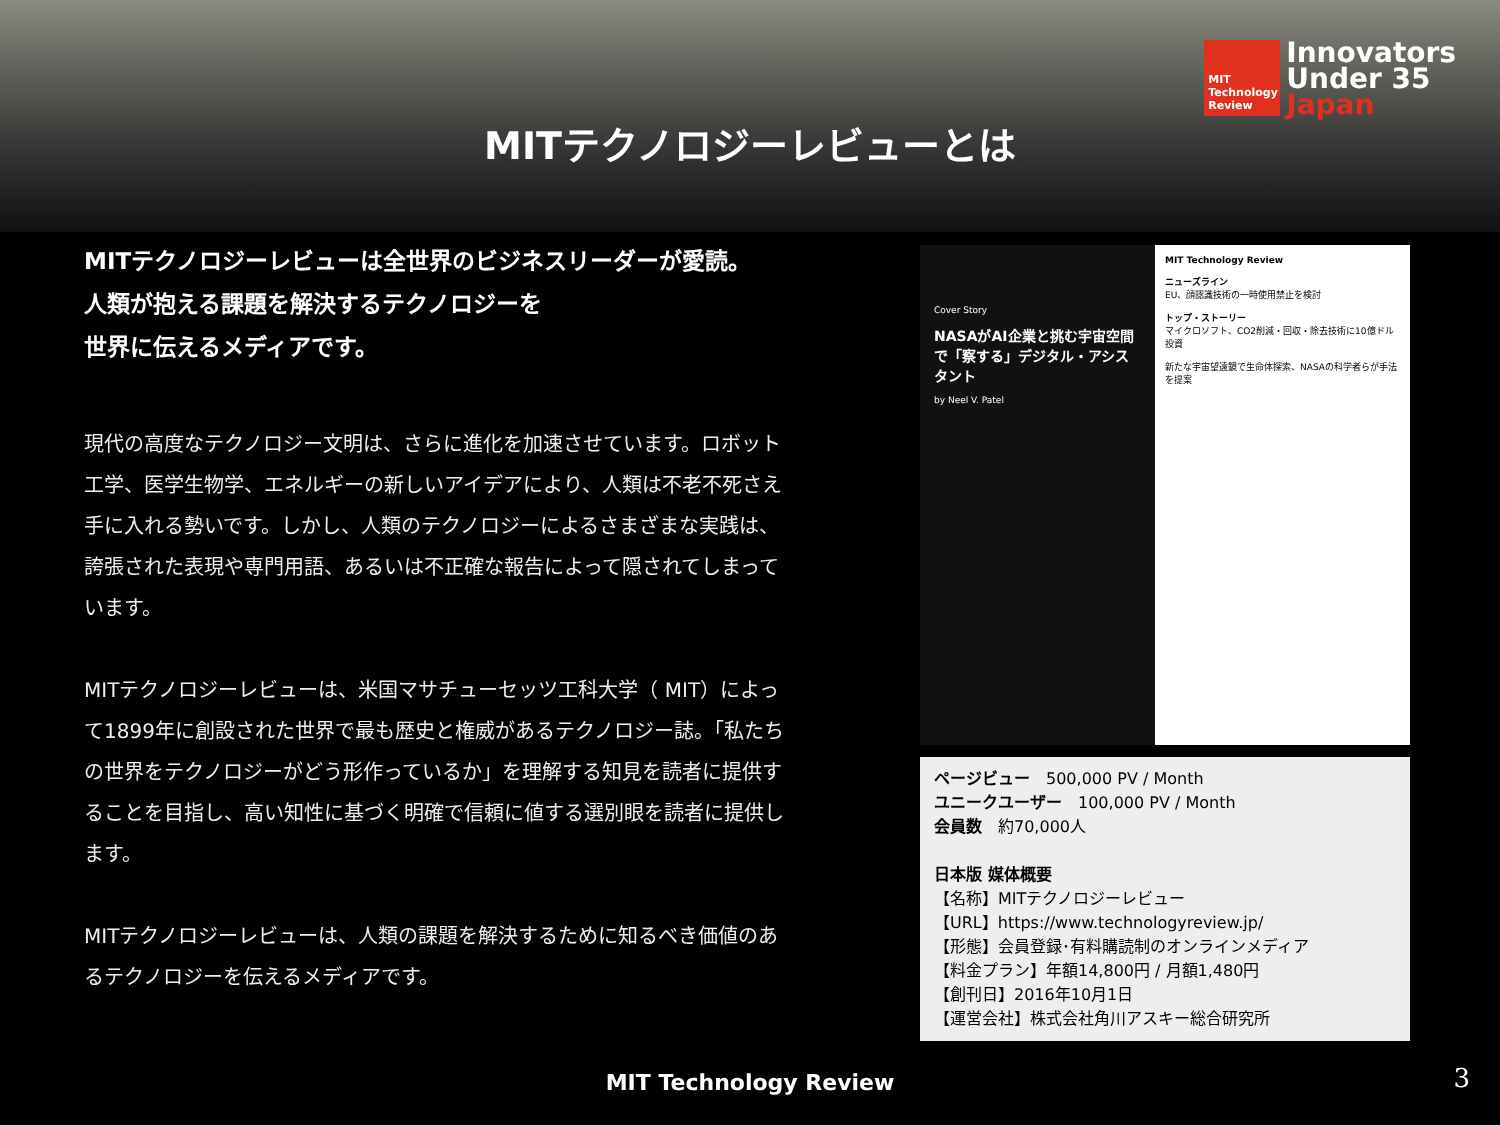MIT Technology Review
Innovators
Under 35
Japan
MITテクノロジーレビューとは
MITテクノロジーレビューは全世界のビジネスリーダーが愛読。
人類が抱える課題を解決するテクノロジーを
世界に伝えるメディアです。
現代の高度なテクノロジー文明は、さらに進化を加速させています。ロボット工学、医学生物学、エネルギーの新しいアイデアにより、人類は不老不死さえ手に入れる勢いです。しかし、人類のテクノロジーによるさまざまな実践は、誇張された表現や専門用語、あるいは不正確な報告によって隠されてしまっています。
MITテクノロジーレビューは、米国マサチューセッツ工科大学（ MIT）によって1899年に創設された世界で最も歴史と権威があるテクノロジー誌。「私たちの世界をテクノロジーがどう形作っているか」を理解する知見を読者に提供することを目指し、高い知性に基づく明確で信頼に値する選別眼を読者に提供します。
MITテクノロジーレビューは、人類の課題を解決するために知るべき価値のあるテクノロジーを伝えるメディアです。
Cover Story
NASAがAI企業と挑む宇宙空間で「察する」デジタル・アシスタント
by Neel V. Patel
MIT Technology Review
ニューズライン
EU、顔認識技術の一時使用禁止を検討
トップ・ストーリー
マイクロソフト、CO2削減・回収・除去技術に10億ドル投資
新たな宇宙望遠鏡で生命体探索、NASAの科学者らが手法を提案
ページビュー　500,000 PV / Month
ユニークユーザー　100,000 PV / Month
会員数　約70,000人
日本版 媒体概要
【名称】MITテクノロジーレビュー
【URL】https://www.technologyreview.jp/
【形態】会員登録･有料購読制のオンラインメディア
【料金プラン】年額14,800円 / 月額1,480円
【創刊日】2016年10月1日
【運営会社】株式会社角川アスキー総合研究所
MIT Technology Review 3